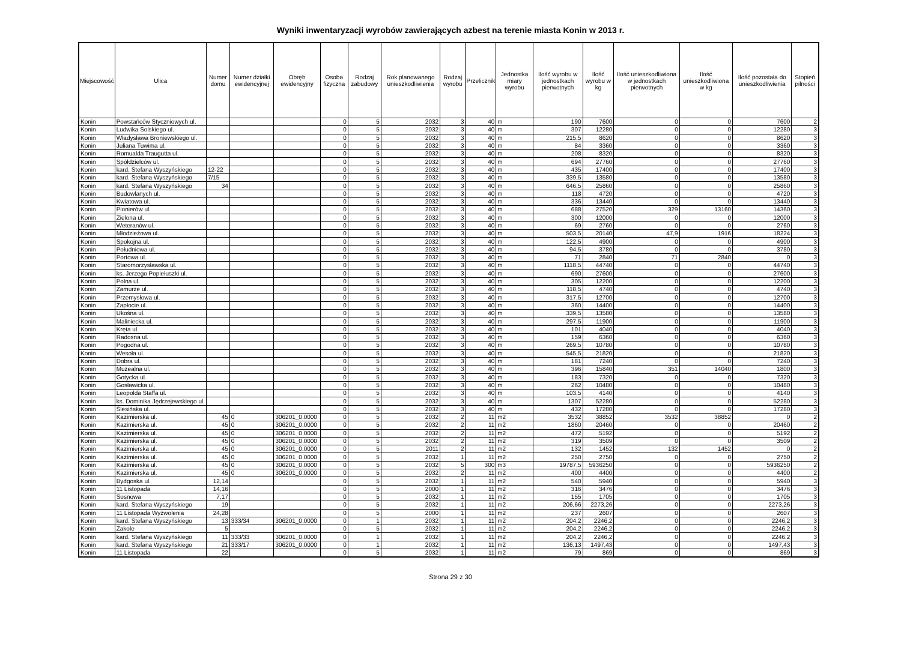Wyniki inwentaryzacji wyrobów zawierających azbest na terenie miasta Konin w 2013 r.
| Miejscowość | Ulica | Numer domu | Numer działki ewidencyjnej | Obręb ewidencyjny | Osoba fizyczna | Rodzaj zabudowy | Rok planowanego unieszkodliwienia | Rodzaj wyrobu | Przelicznik | Jednostka miary wyrobu | Ilość wyrobu w jednostkach pierwotnych | Ilość wyrobu w kg | Ilość unieszkodliwiona w jednostkach pierwotnych | Ilość unieszkodliwiona w kg | Ilość pozostała do unieszkodliwienia | Stopień pilności |
| --- | --- | --- | --- | --- | --- | --- | --- | --- | --- | --- | --- | --- | --- | --- | --- | --- |
| Konin | Powstańców Styczniowych ul. | | | | 0 | 5 | 2032 | 3 | 40 | m | 190 | 7600 | 0 | 0 | 7600 | 2 |
| Konin | Ludwika Solskiego ul. | | | | 0 | 5 | 2032 | 3 | 40 | m | 307 | 12280 | 0 | 0 | 12280 | 3 |
| Konin | Władysława Broniewskiego ul. | | | | 0 | 5 | 2032 | 3 | 40 | m | 215,5 | 8620 | 0 | 0 | 8620 | 3 |
| Konin | Juliana Tuwima ul. | | | | 0 | 5 | 2032 | 3 | 40 | m | 84 | 3360 | 0 | 0 | 3360 | 3 |
| Konin | Romualda Traugutta ul. | | | | 0 | 5 | 2032 | 3 | 40 | m | 208 | 8320 | 0 | 0 | 8320 | 3 |
| Konin | Spółdzielców ul. | | | | 0 | 5 | 2032 | 3 | 40 | m | 694 | 27760 | 0 | 0 | 27760 | 3 |
| Konin | kard. Stefana Wyszyńskiego | 12-22 | | | 0 | 5 | 2032 | 3 | 40 | m | 435 | 17400 | 0 | 0 | 17400 | 3 |
| Konin | kard. Stefana Wyszyńskiego | 7/15 | | | 0 | 5 | 2032 | 3 | 40 | m | 339,5 | 13580 | 0 | 0 | 13580 | 3 |
| Konin | kard. Stefana Wyszyńskiego | 34 | | | 0 | 5 | 2032 | 3 | 40 | m | 646,5 | 25860 | 0 | 0 | 25860 | 3 |
| Konin | Budowlanych ul. | | | | 0 | 5 | 2032 | 3 | 40 | m | 118 | 4720 | 0 | 0 | 4720 | 3 |
| Konin | Kwiatowa ul. | | | | 0 | 5 | 2032 | 3 | 40 | m | 336 | 13440 | 0 | 0 | 13440 | 3 |
| Konin | Pionierów ul. | | | | 0 | 5 | 2032 | 3 | 40 | m | 688 | 27520 | 329 | 13160 | 14360 | 3 |
| Konin | Zielona ul. | | | | 0 | 5 | 2032 | 3 | 40 | m | 300 | 12000 | 0 | 0 | 12000 | 3 |
| Konin | Weteranów ul. | | | | 0 | 5 | 2032 | 3 | 40 | m | 69 | 2760 | 0 | 0 | 2760 | 3 |
| Konin | Młodzieżowa ul. | | | | 0 | 5 | 2032 | 3 | 40 | m | 503,5 | 20140 | 47,9 | 1916 | 18224 | 3 |
| Konin | Spokojna ul. | | | | 0 | 5 | 2032 | 3 | 40 | m | 122,5 | 4900 | 0 | 0 | 4900 | 3 |
| Konin | Południowa ul. | | | | 0 | 5 | 2032 | 3 | 40 | m | 94,5 | 3780 | 0 | 0 | 3780 | 3 |
| Konin | Portowa ul. | | | | 0 | 5 | 2032 | 3 | 40 | m | 71 | 2840 | 71 | 2840 | 0 | 3 |
| Konin | Staromorzysławska ul. | | | | 0 | 5 | 2032 | 3 | 40 | m | 1118,5 | 44740 | 0 | 0 | 44740 | 3 |
| Konin | ks. Jerzego Popiełuszki ul. | | | | 0 | 5 | 2032 | 3 | 40 | m | 690 | 27600 | 0 | 0 | 27600 | 3 |
| Konin | Polna ul. | | | | 0 | 5 | 2032 | 3 | 40 | m | 305 | 12200 | 0 | 0 | 12200 | 3 |
| Konin | Zamurze ul. | | | | 0 | 5 | 2032 | 3 | 40 | m | 118,5 | 4740 | 0 | 0 | 4740 | 3 |
| Konin | Przemysłowa ul. | | | | 0 | 5 | 2032 | 3 | 40 | m | 317,5 | 12700 | 0 | 0 | 12700 | 3 |
| Konin | Zapłocie ul. | | | | 0 | 5 | 2032 | 3 | 40 | m | 360 | 14400 | 0 | 0 | 14400 | 3 |
| Konin | Ukośna ul. | | | | 0 | 5 | 2032 | 3 | 40 | m | 339,5 | 13580 | 0 | 0 | 13580 | 3 |
| Konin | Maliniecka ul. | | | | 0 | 5 | 2032 | 3 | 40 | m | 297,5 | 11900 | 0 | 0 | 11900 | 3 |
| Konin | Kręta ul. | | | | 0 | 5 | 2032 | 3 | 40 | m | 101 | 4040 | 0 | 0 | 4040 | 3 |
| Konin | Radosna ul. | | | | 0 | 5 | 2032 | 3 | 40 | m | 159 | 6360 | 0 | 0 | 6360 | 3 |
| Konin | Pogodna ul. | | | | 0 | 5 | 2032 | 3 | 40 | m | 269,5 | 10780 | 0 | 0 | 10780 | 3 |
| Konin | Wesoła ul. | | | | 0 | 5 | 2032 | 3 | 40 | m | 545,5 | 21820 | 0 | 0 | 21820 | 3 |
| Konin | Dobra ul. | | | | 0 | 5 | 2032 | 3 | 40 | m | 181 | 7240 | 0 | 0 | 7240 | 3 |
| Konin | Muzealna ul. | | | | 0 | 5 | 2032 | 3 | 40 | m | 396 | 15840 | 351 | 14040 | 1800 | 3 |
| Konin | Gotycka ul. | | | | 0 | 5 | 2032 | 3 | 40 | m | 183 | 7320 | 0 | 0 | 7320 | 3 |
| Konin | Gosławicka ul. | | | | 0 | 5 | 2032 | 3 | 40 | m | 262 | 10480 | 0 | 0 | 10480 | 3 |
| Konin | Leopolda Staffa ul. | | | | 0 | 5 | 2032 | 3 | 40 | m | 103,5 | 4140 | 0 | 0 | 4140 | 3 |
| Konin | ks. Dominika Jędrzejewskiego ul. | | | | 0 | 5 | 2032 | 3 | 40 | m | 1307 | 52280 | 0 | 0 | 52280 | 3 |
| Konin | Ślesińska ul. | | | | 0 | 5 | 2032 | 3 | 40 | m | 432 | 17280 | 0 | 0 | 17280 | 3 |
| Konin | Kazimierska ul. | 45 | 0 | 306201_0.0000 | 0 | 5 | 2032 | 2 | 11 | m2 | 3532 | 38852 | 3532 | 38852 | 0 | 2 |
| Konin | Kazimierska ul. | 45 | 0 | 306201_0.0000 | 0 | 5 | 2032 | 2 | 11 | m2 | 1860 | 20460 | 0 | 0 | 20460 | 2 |
| Konin | Kazimierska ul. | 45 | 0 | 306201_0.0000 | 0 | 5 | 2032 | 2 | 11 | m2 | 472 | 5192 | 0 | 0 | 5192 | 2 |
| Konin | Kazimierska ul. | 45 | 0 | 306201_0.0000 | 0 | 5 | 2032 | 2 | 11 | m2 | 319 | 3509 | 0 | 0 | 3509 | 2 |
| Konin | Kazimierska ul. | 45 | 0 | 306201_0.0000 | 0 | 5 | 2011 | 2 | 11 | m2 | 132 | 1452 | 132 | 1452 | 0 | 2 |
| Konin | Kazimierska ul. | 45 | 0 | 306201_0.0000 | 0 | 5 | 2032 | 1 | 11 | m2 | 250 | 2750 | 0 | 0 | 2750 | 2 |
| Konin | Kazimierska ul. | 45 | 0 | 306201_0.0000 | 0 | 5 | 2032 | 5 | 300 | m3 | 19787,5 | 5936250 | 0 | 0 | 5936250 | 2 |
| Konin | Kazimierska ul. | 45 | 0 | 306201_0.0000 | 0 | 5 | 2032 | 2 | 11 | m2 | 400 | 4400 | 0 | 0 | 4400 | 2 |
| Konin | Bydgoska ul. | 12,14 | | | 0 | 5 | 2032 | 1 | 11 | m2 | 540 | 5940 | 0 | 0 | 5940 | 3 |
| Konin | 11 Listopada | 14,16 | | | 0 | 5 | 2000 | 1 | 11 | m2 | 316 | 3476 | 0 | 0 | 3476 | 3 |
| Konin | Sosnowa | 7,17 | | | 0 | 5 | 2032 | 1 | 11 | m2 | 155 | 1705 | 0 | 0 | 1705 | 3 |
| Konin | kard. Stefana Wyszyńskiego | 19 | | | 0 | 5 | 2032 | 1 | 11 | m2 | 206,66 | 2273,26 | 0 | 0 | 2273,26 | 3 |
| Konin | 11 Listopada Wyzwolenia | 24,28 | | | 0 | 5 | 2000 | 1 | 11 | m2 | 237 | 2607 | 0 | 0 | 2607 | 3 |
| Konin | kard. Stefana Wyszyńskiego | 13 | 333/34 | 306201_0.0000 | 0 | 1 | 2032 | 1 | 11 | m2 | 204,2 | 2246,2 | 0 | 0 | 2246,2 | 3 |
| Konin | Zakole | 5 | | | 0 | 5 | 2032 | 1 | 11 | m2 | 204,2 | 2246,2 | 0 | 0 | 2246,2 | 3 |
| Konin | kard. Stefana Wyszyńskiego | 11 | 333/33 | 306201_0.0000 | 0 | 1 | 2032 | 1 | 11 | m2 | 204,2 | 2246,2 | 0 | 0 | 2246,2 | 3 |
| Konin | kard. Stefana Wyszyńskiego | 21 | 333/17 | 306201_0.0000 | 0 | 1 | 2032 | 1 | 11 | m2 | 136,13 | 1497,43 | 0 | 0 | 1497,43 | 3 |
| Konin | 11 Listopada | 22 | | | 0 | 5 | 2032 | 1 | 11 | m2 | 79 | 869 | 0 | 0 | 869 | 3 |
Strona 29 z 30